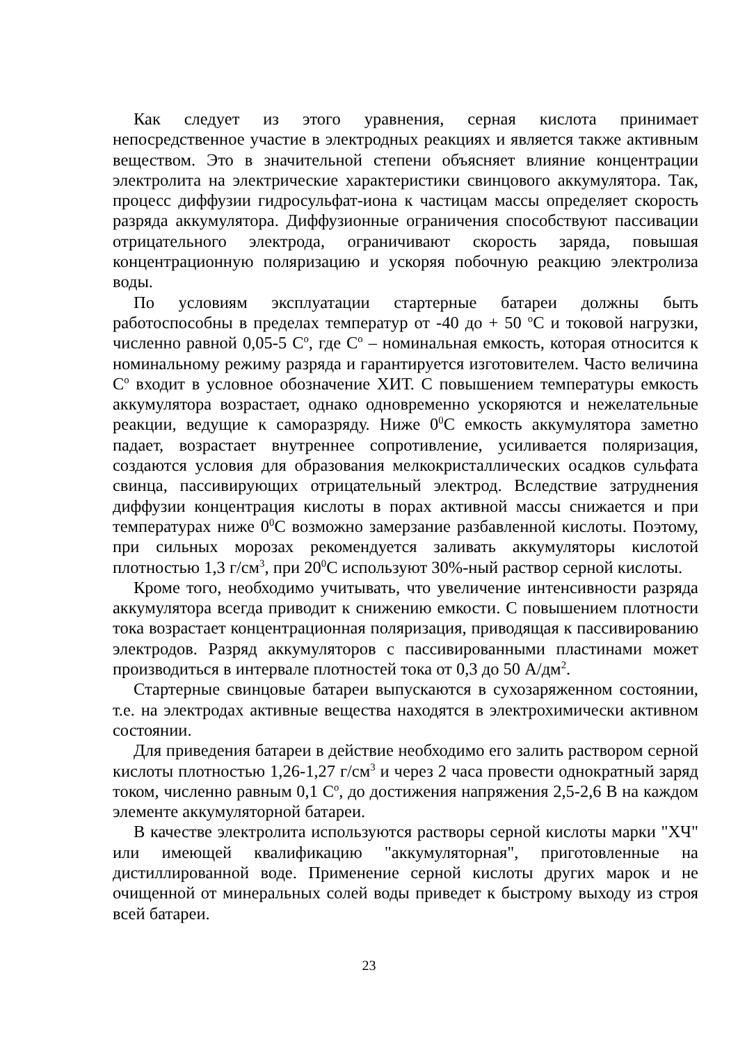Как следует из этого уравнения, серная кислота принимает непосредственное участие в электродных реакциях и является также активным веществом. Это в значительной степени объясняет влияние концентрации электролита на электрические характеристики свинцового аккумулятора. Так, процесс диффузии гидросульфат-иона к частицам массы определяет скорость разряда аккумулятора. Диффузионные ограничения способствуют пассивации отрицательного электрода, ограничивают скорость заряда, повышая концентрационную поляризацию и ускоряя побочную реакцию электролиза воды.
По условиям эксплуатации стартерные батареи должны быть работоспособны в пределах температур от -40 до + 50 <sup>о</sup>С и токовой нагрузки, численно равной 0,05-5 С<sup>о</sup>, где С<sup>о</sup> – номинальная емкость, которая относится к номинальному режиму разряда и гарантируется изготовителем. Часто величина С<sup>о</sup> входит в условное обозначение ХИТ. С повышением температуры емкость аккумулятора возрастает, однако одновременно ускоряются и нежелательные реакции, ведущие к саморазряду. Ниже 0<sup>0</sup>С емкость аккумулятора заметно падает, возрастает внутреннее сопротивление, усиливается поляризация, создаются условия для образования мелкокристаллических осадков сульфата свинца, пассивирующих отрицательный электрод. Вследствие затруднения диффузии концентрация кислоты в порах активной массы снижается и при температурах ниже 0<sup>0</sup>С возможно замерзание разбавленной кислоты. Поэтому, при сильных морозах рекомендуется заливать аккумуляторы кислотой плотностью 1,3 г/см<sup>3</sup>, при 20<sup>0</sup>С используют 30%-ный раствор серной кислоты.
Кроме того, необходимо учитывать, что увеличение интенсивности разряда аккумулятора всегда приводит к снижению емкости. С повышением плотности тока возрастает концентрационная поляризация, приводящая к пассивированию электродов. Разряд аккумуляторов с пассивированными пластинами может производиться в интервале плотностей тока от 0,3 до 50 А/дм<sup>2</sup>.
Стартерные свинцовые батареи выпускаются в сухозаряженном состоянии, т.е. на электродах активные вещества находятся в электрохимически активном состоянии.
Для приведения батареи в действие необходимо его залить раствором серной кислоты плотностью 1,26-1,27 г/см<sup>3</sup> и через 2 часа провести однократный заряд током, численно равным 0,1 С<sup>о</sup>, до достижения напряжения 2,5-2,6 В на каждом элементе аккумуляторной батареи.
В качестве электролита используются растворы серной кислоты марки "ХЧ" или имеющей квалификацию "аккумуляторная", приготовленные на дистиллированной воде. Применение серной кислоты других марок и не очищенной от минеральных солей воды приведет к быстрому выходу из строя всей батареи.
23